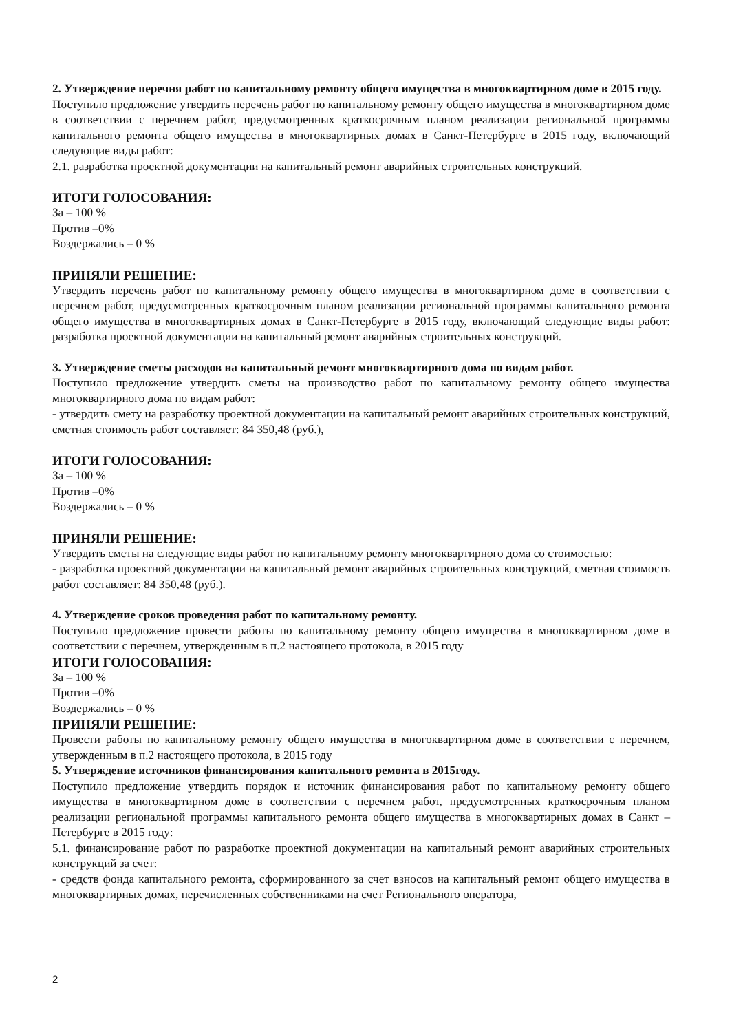2. Утверждение перечня работ по капитальному ремонту общего имущества в многоквартирном доме в 2015 году.
Поступило предложение утвердить перечень работ по капитальному ремонту общего имущества в многоквартирном доме в соответствии с перечнем работ, предусмотренных краткосрочным планом реализации региональной программы капитального ремонта общего имущества в многоквартирных домах в Санкт-Петербурге в 2015 году, включающий следующие виды работ:
2.1. разработка проектной документации на капитальный ремонт аварийных строительных конструкций.
ИТОГИ ГОЛОСОВАНИЯ:
За – 100 %
Против –0%
Воздержались – 0 %
ПРИНЯЛИ РЕШЕНИЕ:
Утвердить перечень работ по капитальному ремонту общего имущества в многоквартирном доме в соответствии с перечнем работ, предусмотренных краткосрочным планом реализации региональной программы капитального ремонта общего имущества в многоквартирных домах в Санкт-Петербурге в 2015 году, включающий следующие виды работ: разработка проектной документации на капитальный ремонт аварийных строительных конструкций.
3. Утверждение сметы расходов на капитальный ремонт многоквартирного дома по видам работ.
Поступило предложение утвердить сметы на производство работ по капитальному ремонту общего имущества многоквартирного дома по видам работ:
- утвердить смету на разработку проектной документации на капитальный ремонт аварийных строительных конструкций, сметная стоимость работ составляет: 84 350,48 (руб.),
ИТОГИ ГОЛОСОВАНИЯ:
За – 100 %
Против –0%
Воздержались – 0 %
ПРИНЯЛИ РЕШЕНИЕ:
Утвердить сметы на следующие виды работ по капитальному ремонту многоквартирного дома со стоимостью:
- разработка проектной документации на капитальный ремонт аварийных строительных конструкций, сметная стоимость работ составляет: 84 350,48 (руб.).
4. Утверждение сроков проведения работ по капитальному ремонту.
Поступило предложение провести работы по капитальному ремонту общего имущества в многоквартирном доме в соответствии с перечнем, утвержденным в п.2 настоящего протокола, в 2015 году
ИТОГИ ГОЛОСОВАНИЯ:
За – 100 %
Против –0%
Воздержались – 0 %
ПРИНЯЛИ РЕШЕНИЕ:
Провести работы по капитальному ремонту общего имущества в многоквартирном доме в соответствии с перечнем, утвержденным в п.2 настоящего протокола, в 2015 году
5. Утверждение источников финансирования капитального ремонта в 2015году.
Поступило предложение утвердить порядок и источник финансирования работ по капитальному ремонту общего имущества в многоквартирном доме в соответствии с перечнем работ, предусмотренных краткосрочным планом реализации региональной программы капитального ремонта общего имущества в многоквартирных домах в Санкт – Петербурге в 2015 году:
5.1. финансирование работ по разработке проектной документации на капитальный ремонт аварийных строительных конструкций за счет:
- средств фонда капитального ремонта, сформированного за счет взносов на капитальный ремонт общего имущества в многоквартирных домах, перечисленных собственниками на счет Регионального оператора,
2